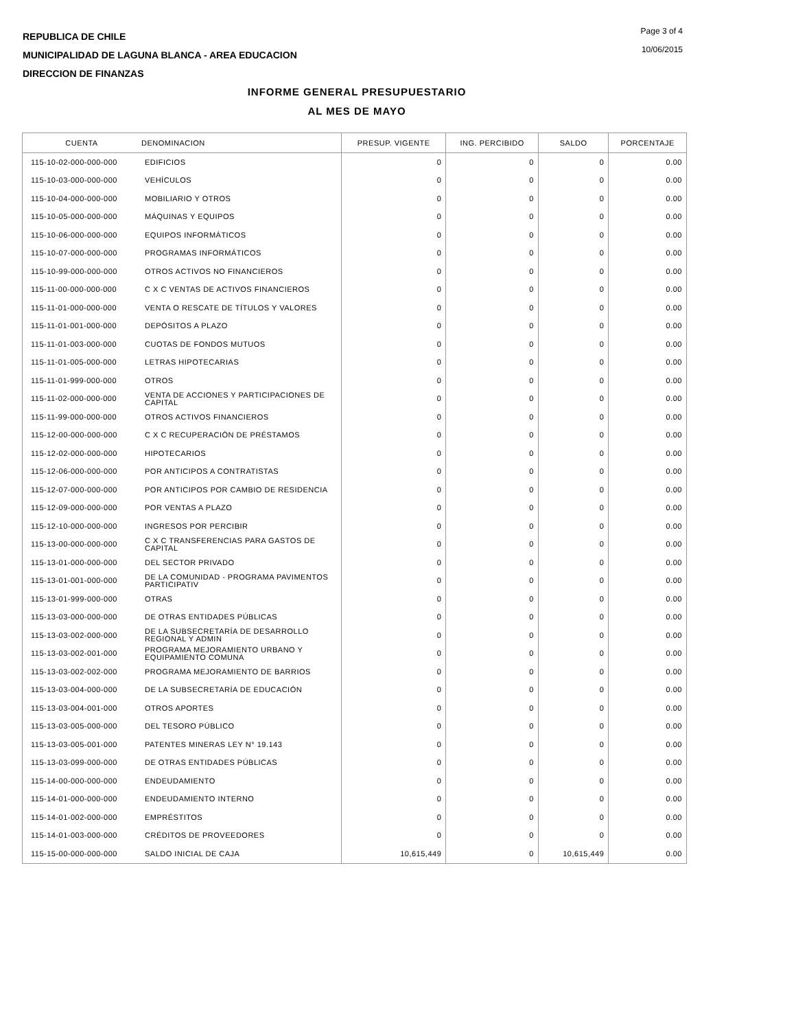REPUBLICA DE CHILE
MUNICIPALIDAD DE LAGUNA BLANCA - AREA EDUCACION
DIRECCION DE FINANZAS
Page 3 of 4
10/06/2015
INFORME GENERAL PRESUPUESTARIO
AL MES DE MAYO
| CUENTA | DENOMINACION | PRESUP. VIGENTE | ING. PERCIBIDO | SALDO | PORCENTAJE |
| --- | --- | --- | --- | --- | --- |
| 115-10-02-000-000-000 | EDIFICIOS | 0 | 0 | 0 | 0.00 |
| 115-10-03-000-000-000 | VEHÍCULOS | 0 | 0 | 0 | 0.00 |
| 115-10-04-000-000-000 | MOBILIARIO Y OTROS | 0 | 0 | 0 | 0.00 |
| 115-10-05-000-000-000 | MÁQUINAS Y EQUIPOS | 0 | 0 | 0 | 0.00 |
| 115-10-06-000-000-000 | EQUIPOS INFORMÁTICOS | 0 | 0 | 0 | 0.00 |
| 115-10-07-000-000-000 | PROGRAMAS INFORMÁTICOS | 0 | 0 | 0 | 0.00 |
| 115-10-99-000-000-000 | OTROS ACTIVOS NO FINANCIEROS | 0 | 0 | 0 | 0.00 |
| 115-11-00-000-000-000 | C X C VENTAS DE ACTIVOS FINANCIEROS | 0 | 0 | 0 | 0.00 |
| 115-11-01-000-000-000 | VENTA O RESCATE DE TÍTULOS Y VALORES | 0 | 0 | 0 | 0.00 |
| 115-11-01-001-000-000 | DEPÓSITOS A PLAZO | 0 | 0 | 0 | 0.00 |
| 115-11-01-003-000-000 | CUOTAS DE FONDOS MUTUOS | 0 | 0 | 0 | 0.00 |
| 115-11-01-005-000-000 | LETRAS HIPOTECARIAS | 0 | 0 | 0 | 0.00 |
| 115-11-01-999-000-000 | OTROS | 0 | 0 | 0 | 0.00 |
| 115-11-02-000-000-000 | VENTA DE ACCIONES Y PARTICIPACIONES DE CAPITAL | 0 | 0 | 0 | 0.00 |
| 115-11-99-000-000-000 | OTROS ACTIVOS FINANCIEROS | 0 | 0 | 0 | 0.00 |
| 115-12-00-000-000-000 | C X C RECUPERACIÓN DE PRÉSTAMOS | 0 | 0 | 0 | 0.00 |
| 115-12-02-000-000-000 | HIPOTECARIOS | 0 | 0 | 0 | 0.00 |
| 115-12-06-000-000-000 | POR ANTICIPOS A CONTRATISTAS | 0 | 0 | 0 | 0.00 |
| 115-12-07-000-000-000 | POR ANTICIPOS POR CAMBIO DE RESIDENCIA | 0 | 0 | 0 | 0.00 |
| 115-12-09-000-000-000 | POR VENTAS A PLAZO | 0 | 0 | 0 | 0.00 |
| 115-12-10-000-000-000 | INGRESOS POR PERCIBIR | 0 | 0 | 0 | 0.00 |
| 115-13-00-000-000-000 | C X C TRANSFERENCIAS PARA GASTOS DE CAPITAL | 0 | 0 | 0 | 0.00 |
| 115-13-01-000-000-000 | DEL SECTOR PRIVADO | 0 | 0 | 0 | 0.00 |
| 115-13-01-001-000-000 | DE LA COMUNIDAD - PROGRAMA PAVIMENTOS PARTICIPATIV | 0 | 0 | 0 | 0.00 |
| 115-13-01-999-000-000 | OTRAS | 0 | 0 | 0 | 0.00 |
| 115-13-03-000-000-000 | DE OTRAS ENTIDADES PÚBLICAS | 0 | 0 | 0 | 0.00 |
| 115-13-03-002-000-000 | DE LA SUBSECRETARÍA DE DESARROLLO REGIONAL Y ADMIN | 0 | 0 | 0 | 0.00 |
| 115-13-03-002-001-000 | PROGRAMA MEJORAMIENTO URBANO Y EQUIPAMIENTO COMUNA | 0 | 0 | 0 | 0.00 |
| 115-13-03-002-002-000 | PROGRAMA MEJORAMIENTO DE BARRIOS | 0 | 0 | 0 | 0.00 |
| 115-13-03-004-000-000 | DE LA SUBSECRETARÍA DE EDUCACIÓN | 0 | 0 | 0 | 0.00 |
| 115-13-03-004-001-000 | OTROS APORTES | 0 | 0 | 0 | 0.00 |
| 115-13-03-005-000-000 | DEL TESORO PÚBLICO | 0 | 0 | 0 | 0.00 |
| 115-13-03-005-001-000 | PATENTES MINERAS LEY N° 19.143 | 0 | 0 | 0 | 0.00 |
| 115-13-03-099-000-000 | DE OTRAS ENTIDADES PÚBLICAS | 0 | 0 | 0 | 0.00 |
| 115-14-00-000-000-000 | ENDEUDAMIENTO | 0 | 0 | 0 | 0.00 |
| 115-14-01-000-000-000 | ENDEUDAMIENTO INTERNO | 0 | 0 | 0 | 0.00 |
| 115-14-01-002-000-000 | EMPRÉSTITOS | 0 | 0 | 0 | 0.00 |
| 115-14-01-003-000-000 | CRÉDITOS DE PROVEEDORES | 0 | 0 | 0 | 0.00 |
| 115-15-00-000-000-000 | SALDO INICIAL DE CAJA | 10,615,449 | 0 | 10,615,449 | 0.00 |